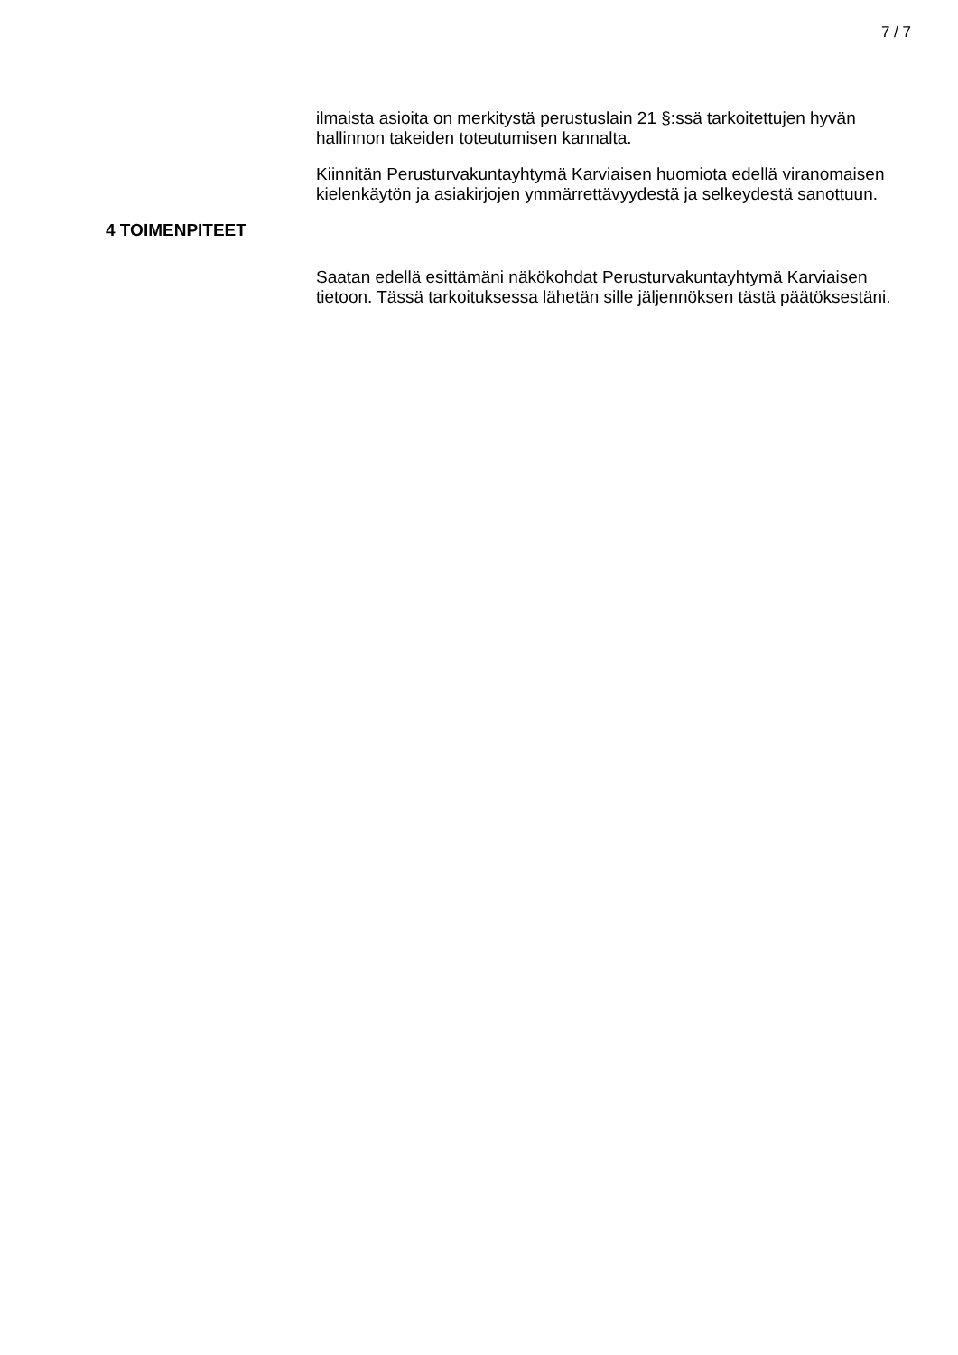7 / 7
ilmaista asioita on merkitystä perustuslain 21 §:ssä tarkoitettujen hyvän hallinnon takeiden toteutumisen kannalta.
Kiinnitän Perusturvakuntayhtymä Karviaisen huomiota edellä viranomaisen kielenkäytön ja asiakirjojen ymmärrettävyydestä ja selkeydestä sanottuun.
4 TOIMENPITEET
Saatan edellä esittämäni näkökohdat Perusturvakuntayhtymä Karviaisen tietoon. Tässä tarkoituksessa lähetän sille jäljennöksen tästä päätöksestäni.